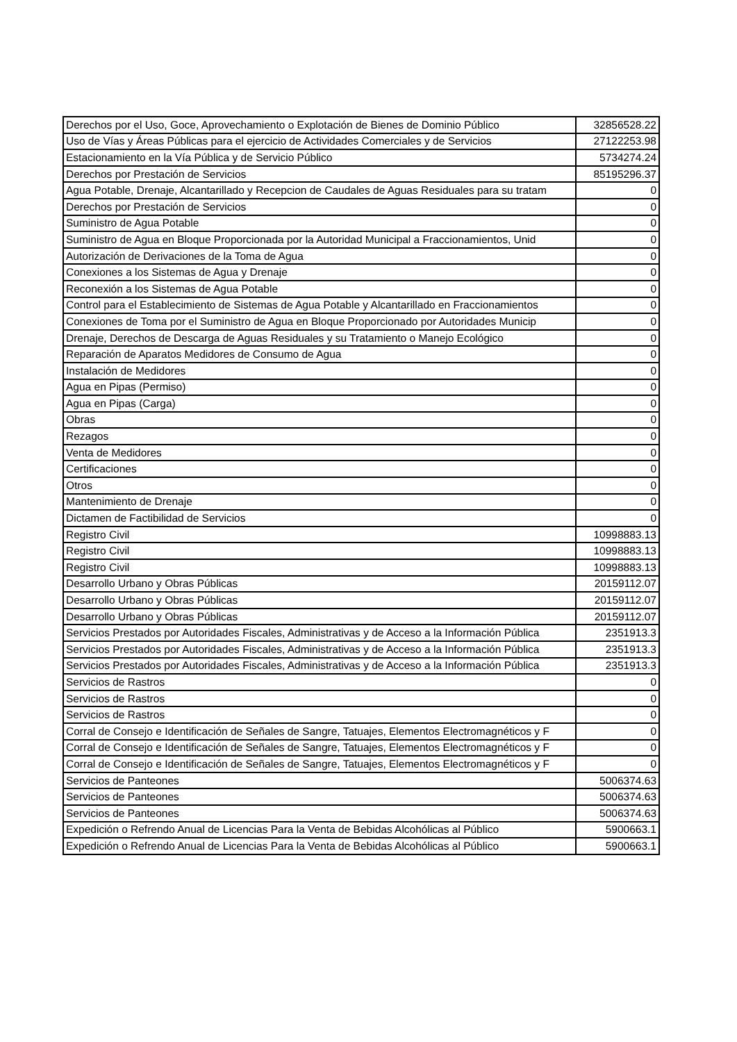| Derechos por el Uso, Goce, Aprovechamiento o Explotación de Bienes de Dominio Público | 32856528.22 |
| Uso de Vías y Áreas Públicas para el ejercicio de Actividades Comerciales y de Servicios | 27122253.98 |
| Estacionamiento en la Vía Pública y de Servicio Público | 5734274.24 |
| Derechos por Prestación de Servicios | 85195296.37 |
| Agua Potable, Drenaje, Alcantarillado y Recepcion de Caudales de Aguas Residuales para su tratam | 0 |
| Derechos por Prestación de Servicios | 0 |
| Suministro de Agua Potable | 0 |
| Suministro de Agua en Bloque Proporcionada por la Autoridad Municipal a Fraccionamientos, Unid | 0 |
| Autorización de Derivaciones de la Toma de Agua | 0 |
| Conexiones a los Sistemas de Agua y Drenaje | 0 |
| Reconexión a los Sistemas de Agua Potable | 0 |
| Control para el Establecimiento de Sistemas de Agua Potable y Alcantarillado en Fraccionamientos | 0 |
| Conexiones de Toma por el Suministro de Agua en Bloque Proporcionado por Autoridades Municip | 0 |
| Drenaje, Derechos de Descarga de Aguas Residuales y su Tratamiento o Manejo Ecológico | 0 |
| Reparación de Aparatos Medidores de Consumo de Agua | 0 |
| Instalación de Medidores | 0 |
| Agua en Pipas (Permiso) | 0 |
| Agua en Pipas (Carga) | 0 |
| Obras | 0 |
| Rezagos | 0 |
| Venta de Medidores | 0 |
| Certificaciones | 0 |
| Otros | 0 |
| Mantenimiento de Drenaje | 0 |
| Dictamen de Factibilidad de Servicios | 0 |
| Registro Civil | 10998883.13 |
| Registro Civil | 10998883.13 |
| Registro Civil | 10998883.13 |
| Desarrollo Urbano y Obras Públicas | 20159112.07 |
| Desarrollo Urbano y Obras Públicas | 20159112.07 |
| Desarrollo Urbano y Obras Públicas | 20159112.07 |
| Servicios Prestados por Autoridades Fiscales, Administrativas y de Acceso a la Información Pública | 2351913.3 |
| Servicios Prestados por Autoridades Fiscales, Administrativas y de Acceso a la Información Pública | 2351913.3 |
| Servicios Prestados por Autoridades Fiscales, Administrativas y de Acceso a la Información Pública | 2351913.3 |
| Servicios de Rastros | 0 |
| Servicios de Rastros | 0 |
| Servicios de Rastros | 0 |
| Corral de Consejo e Identificación de Señales de Sangre, Tatuajes, Elementos Electromagnéticos y F | 0 |
| Corral de Consejo e Identificación de Señales de Sangre, Tatuajes, Elementos Electromagnéticos y F | 0 |
| Corral de Consejo e Identificación de Señales de Sangre, Tatuajes, Elementos Electromagnéticos y F | 0 |
| Servicios de Panteones | 5006374.63 |
| Servicios de Panteones | 5006374.63 |
| Servicios de Panteones | 5006374.63 |
| Expedición o Refrendo Anual de Licencias Para la Venta de Bebidas Alcohólicas al Público | 5900663.1 |
| Expedición o Refrendo Anual de Licencias Para la Venta de Bebidas Alcohólicas al Público | 5900663.1 |